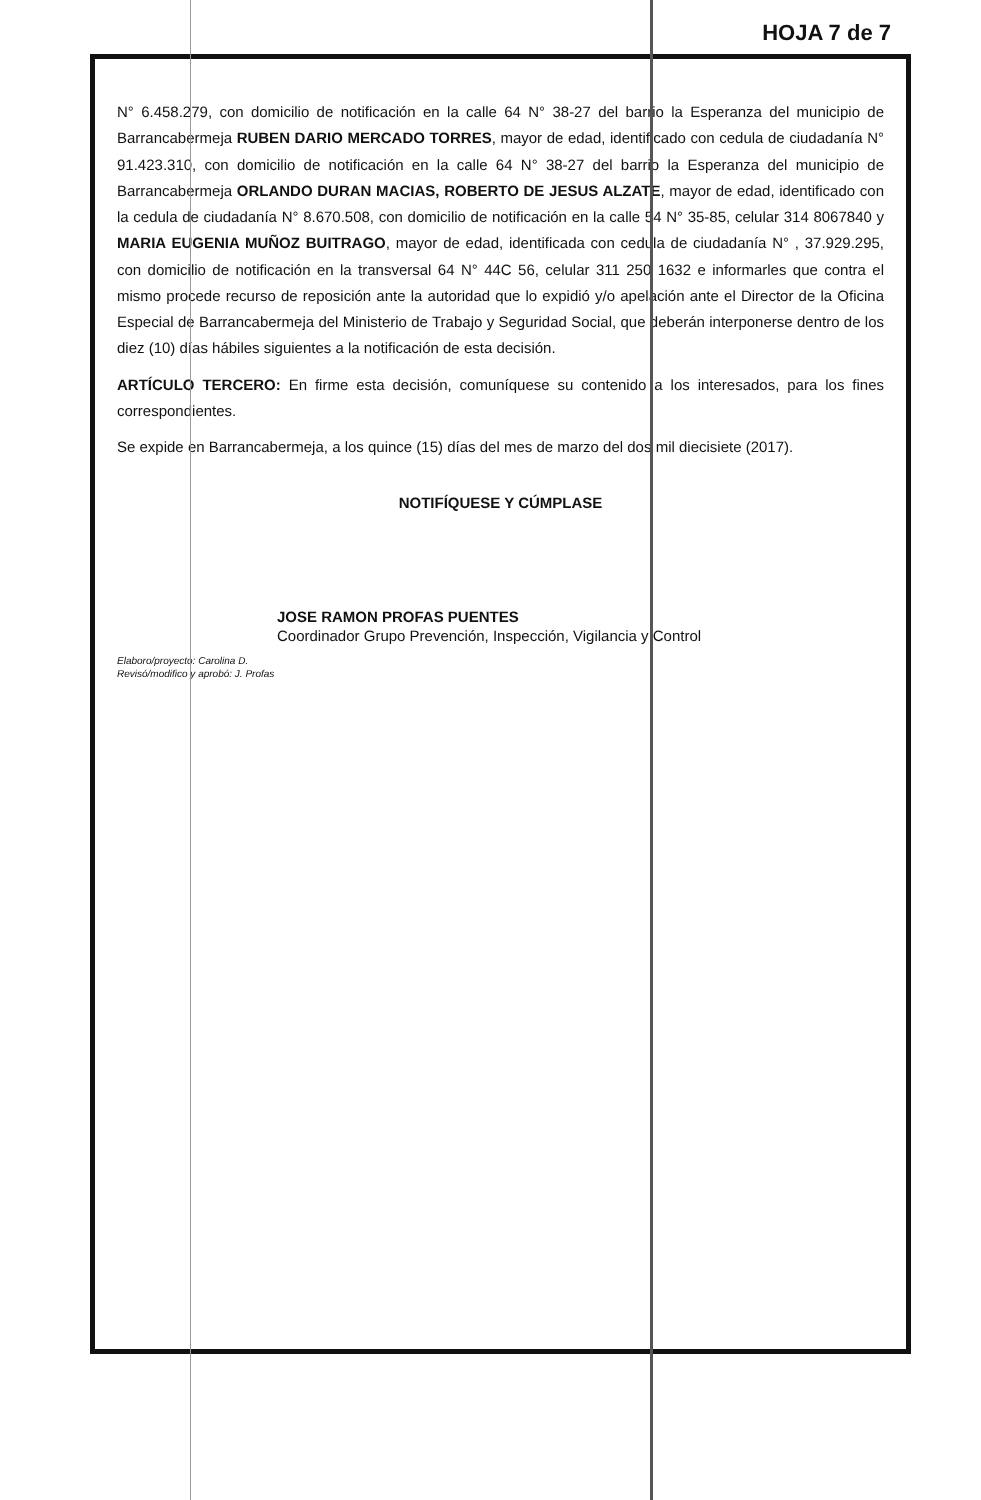HOJA 7 de 7
N° 6.458.279, con domicilio de notificación en la calle 64 N° 38-27 del barrio la Esperanza del municipio de Barrancabermeja RUBEN DARIO MERCADO TORRES, mayor de edad, identificado con cedula de ciudadanía N° 91.423.310, con domicilio de notificación en la calle 64 N° 38-27 del barrio la Esperanza del municipio de Barrancabermeja ORLANDO DURAN MACIAS, ROBERTO DE JESUS ALZATE, mayor de edad, identificado con la cedula de ciudadanía N° 8.670.508, con domicilio de notificación en la calle 54 N° 35-85, celular 314 8067840 y MARIA EUGENIA MUÑOZ BUITRAGO, mayor de edad, identificada con cedula de ciudadanía N° , 37.929.295, con domicilio de notificación en la transversal 64 N° 44C 56, celular 311 250 1632 e informarles que contra el mismo procede recurso de reposición ante la autoridad que lo expidió y/o apelación ante el Director de la Oficina Especial de Barrancabermeja del Ministerio de Trabajo y Seguridad Social, que deberán interponerse dentro de los diez (10) días hábiles siguientes a la notificación de esta decisión.
ARTÍCULO TERCERO: En firme esta decisión, comuníquese su contenido a los interesados, para los fines correspondientes.
Se expide en Barrancabermeja, a los quince (15) días del mes de marzo del dos mil diecisiete (2017).
NOTIFÍQUESE Y CÚMPLASE
JOSE RAMON PROFAS PUENTES
Coordinador Grupo Prevención, Inspección, Vigilancia y Control
Elaboro/proyecto: Carolina D.
Revisó/modifico y aprobó: J. Profas